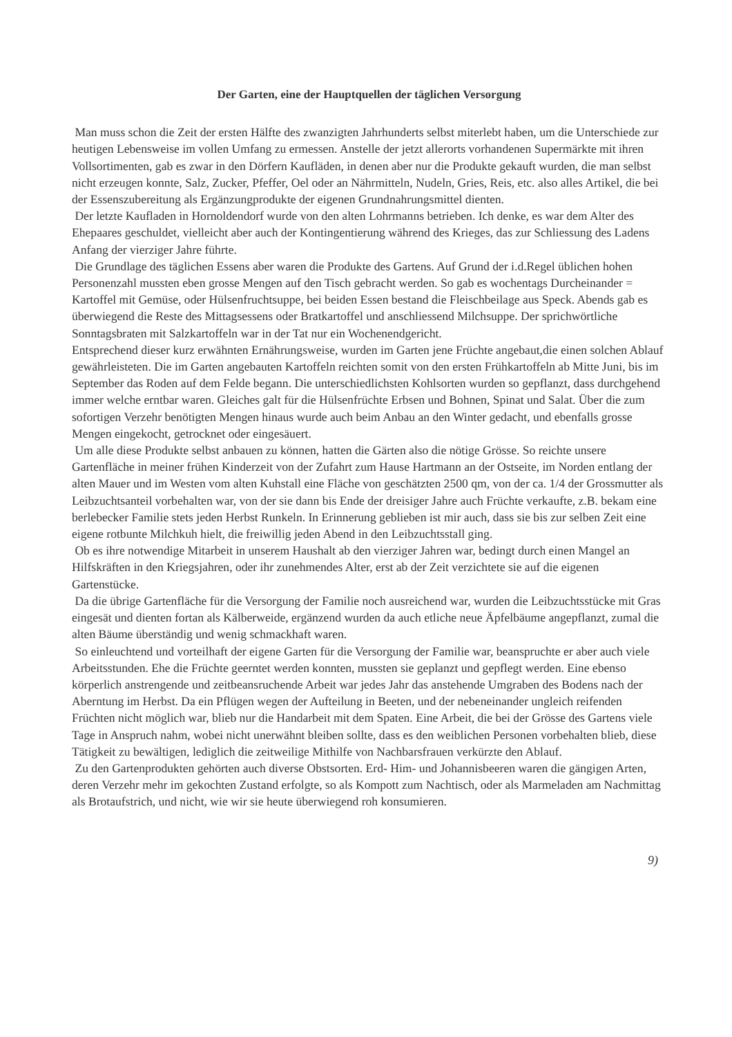Der Garten, eine der Hauptquellen der täglichen Versorgung
Man muss schon die Zeit der ersten Hälfte des zwanzigten Jahrhunderts selbst miterlebt haben, um die Unterschiede zur heutigen Lebensweise im vollen Umfang zu ermessen. Anstelle der jetzt allerorts vorhandenen Supermärkte mit ihren Vollsortimenten, gab es zwar in den Dörfern Kaufläden, in denen aber nur die Produkte gekauft wurden, die man selbst nicht erzeugen konnte, Salz, Zucker, Pfeffer, Oel oder an Nährmitteln, Nudeln, Gries, Reis, etc. also alles Artikel, die bei der Essenszubereitung als Ergänzungprodukte der eigenen Grundnahrungsmittel dienten.
Der letzte Kaufladen in Hornoldendorf wurde von den alten Lohrmanns betrieben. Ich denke, es war dem Alter des Ehepaares geschuldet, vielleicht aber auch der Kontingentierung während des Krieges, das zur Schliessung des Ladens Anfang der vierziger Jahre führte.
Die Grundlage des täglichen Essens aber waren die Produkte des Gartens. Auf Grund der i.d.Regel üblichen hohen Personenzahl mussten eben grosse Mengen auf den Tisch gebracht werden. So gab es wochentags Durcheinander = Kartoffel mit Gemüse, oder Hülsenfruchtsuppe, bei beiden Essen bestand die Fleischbeilage aus Speck. Abends gab es überwiegend die Reste des Mittagsessens oder Bratkartoffel und anschliessend Milchsuppe. Der sprichwörtliche Sonntagsbraten mit Salzkartoffeln war in der Tat nur ein Wochenendgericht.
Entsprechend dieser kurz erwähnten Ernährungsweise, wurden im Garten jene Früchte angebaut,die einen solchen Ablauf gewährleisteten. Die im Garten angebauten Kartoffeln reichten somit von den ersten Frühkartoffeln ab Mitte Juni, bis im September das Roden auf dem Felde begann. Die unterschiedlichsten Kohlsorten wurden so gepflanzt, dass durchgehend immer welche erntbar waren. Gleiches galt für die Hülsenfrüchte Erbsen und Bohnen, Spinat und Salat. Über die zum sofortigen Verzehr benötigten Mengen hinaus wurde auch beim Anbau an den Winter gedacht, und ebenfalls grosse Mengen eingekocht, getrocknet oder eingesäuert.
Um alle diese Produkte selbst anbauen zu können, hatten die Gärten also die nötige Grösse. So reichte unsere Gartenfläche in meiner frühen Kinderzeit von der Zufahrt zum Hause Hartmann an der Ostseite, im Norden entlang der alten Mauer und im Westen vom alten Kuhstall eine Fläche von geschätzten 2500 qm, von der ca. 1/4 der Grossmutter als Leibzuchtsanteil vorbehalten war, von der sie dann bis Ende der dreisiger Jahre auch Früchte verkaufte, z.B. bekam eine berlebecker Familie stets jeden Herbst Runkeln. In Erinnerung geblieben ist mir auch, dass sie bis zur selben Zeit eine eigene rotbunte Milchkuh hielt, die freiwillig jeden Abend in den Leibzuchtsstall ging.
Ob es ihre notwendige Mitarbeit in unserem Haushalt ab den vierziger Jahren war, bedingt durch einen Mangel an Hilfskräften in den Kriegsjahren, oder ihr zunehmendes Alter, erst ab der Zeit verzichtete sie auf die eigenen Gartenstücke.
Da die übrige Gartenfläche für die Versorgung der Familie noch ausreichend war, wurden die Leibzuchtsstücke mit Gras eingesät und dienten fortan als Kälberweide, ergänzend wurden da auch etliche neue Äpfelbäume angepflanzt, zumal die alten Bäume überständig und wenig schmackhaft waren.
So einleuchtend und vorteilhaft der eigene Garten für die Versorgung der Familie war, beanspruchte er aber auch viele Arbeitsstunden. Ehe die Früchte geerntet werden konnten, mussten sie geplanzt und gepflegt werden. Eine ebenso körperlich anstrengende und zeitbeansruchende Arbeit war jedes Jahr das anstehende Umgraben des Bodens nach der Aberntung im Herbst. Da ein Pflügen wegen der Aufteilung in Beeten, und der nebeneinander ungleich reifenden Früchten nicht möglich war, blieb nur die Handarbeit mit dem Spaten. Eine Arbeit, die bei der Grösse des Gartens viele Tage in Anspruch nahm, wobei nicht unerwähnt bleiben sollte, dass es den weiblichen Personen vorbehalten blieb, diese Tätigkeit zu bewältigen, lediglich die zeitweilige Mithilfe von Nachbarsfrauen verkürzte den Ablauf.
Zu den Gartenprodukten gehörten auch diverse Obstsorten. Erd- Him- und Johannisbeeren waren die gängigen Arten, deren Verzehr mehr im gekochten Zustand erfolgte, so als Kompott zum Nachtisch, oder als Marmeladen am Nachmittag als Brotaufstrich, und nicht, wie wir sie heute überwiegend roh konsumieren.
9)